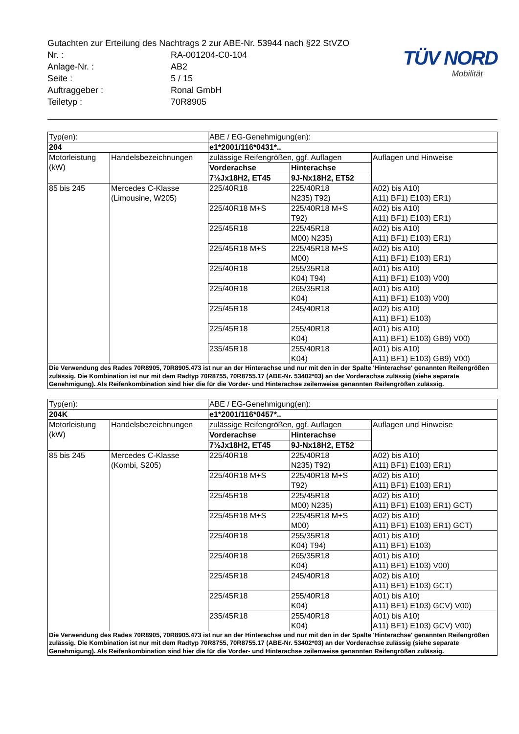Gutachten zur Erteilung des Nachtrags 2 zur ABE-Nr. 53944 nach §22 StVZO
Nr. : RA-001204-C0-104
Anlage-Nr. : AB2
Seite : 5 / 15
Auftraggeber : Ronal GmbH
Teiletyp : 70R8905
TÜV NORD
Mobilität
| Typ(en): | | ABE / EG-Genehmigung(en): | | |
| 204 | | e1*2001/116*0431*.. | | |
| Motorleistung (kW) | Handelsbezeichnungen | zulässige Reifengrößen, ggf. Auflagen | | Auflagen und Hinweise |
| | | Vorderachse | Hinterachse | |
| | | 7½Jx18H2, ET45 | 9J-Nx18H2, ET52 | |
| 85 bis 245 | Mercedes C-Klasse (Limousine, W205) | 225/40R18 | 225/40R18 N235) T92) | A02) bis A10) A11) BF1) E103) ER1) |
| | | 225/40R18 M+S | 225/40R18 M+S T92) | A02) bis A10) A11) BF1) E103) ER1) |
| | | 225/45R18 | 225/45R18 M00) N235) | A02) bis A10) A11) BF1) E103) ER1) |
| | | 225/45R18 M+S | 225/45R18 M+S M00) | A02) bis A10) A11) BF1) E103) ER1) |
| | | 225/40R18 | 255/35R18 K04) T94) | A01) bis A10) A11) BF1) E103) V00) |
| | | 225/40R18 | 265/35R18 K04) | A01) bis A10) A11) BF1) E103) V00) |
| | | 225/45R18 | 245/40R18 | A02) bis A10) A11) BF1) E103) |
| | | 225/45R18 | 255/40R18 K04) | A01) bis A10) A11) BF1) E103) GB9) V00) |
| | | 235/45R18 | 255/40R18 K04) | A01) bis A10) A11) BF1) E103) GB9) V00) |
| Die Verwendung des Rades 70R8905, 70R8905.473 ist nur an der Hinterachse und nur mit den in der Spalte 'Hinterachse' genannten Reifengrößen zulässig. Die Kombination ist nur mit dem Radtyp 70R8755, 70R8755.17 (ABE-Nr. 53402*03) an der Vorderachse zulässig (siehe separate Genehmigung). Als Reifenkombination sind hier die für die Vorder- und Hinterachse zeilenweise genannten Reifengrößen zulässig. | | | | |
| Typ(en): | | ABE / EG-Genehmigung(en): | | |
| 204K | | e1*2001/116*0457*.. | | |
| Motorleistung (kW) | Handelsbezeichnungen | zulässige Reifengrößen, ggf. Auflagen | | Auflagen und Hinweise |
| | | Vorderachse | Hinterachse | |
| | | 7½Jx18H2, ET45 | 9J-Nx18H2, ET52 | |
| 85 bis 245 | Mercedes C-Klasse (Kombi, S205) | 225/40R18 | 225/40R18 N235) T92) | A02) bis A10) A11) BF1) E103) ER1) |
| | | 225/40R18 M+S | 225/40R18 M+S T92) | A02) bis A10) A11) BF1) E103) ER1) |
| | | 225/45R18 | 225/45R18 M00) N235) | A02) bis A10) A11) BF1) E103) ER1) GCT) |
| | | 225/45R18 M+S | 225/45R18 M+S M00) | A02) bis A10) A11) BF1) E103) ER1) GCT) |
| | | 225/40R18 | 255/35R18 K04) T94) | A01) bis A10) A11) BF1) E103) |
| | | 225/40R18 | 265/35R18 K04) | A01) bis A10) A11) BF1) E103) V00) |
| | | 225/45R18 | 245/40R18 | A02) bis A10) A11) BF1) E103) GCT) |
| | | 225/45R18 | 255/40R18 K04) | A01) bis A10) A11) BF1) E103) GCV) V00) |
| | | 235/45R18 | 255/40R18 K04) | A01) bis A10) A11) BF1) E103) GCV) V00) |
| Die Verwendung des Rades 70R8905, 70R8905.473 ist nur an der Hinterachse und nur mit den in der Spalte 'Hinterachse' genannten Reifengrößen zulässig. Die Kombination ist nur mit dem Radtyp 70R8755, 70R8755.17 (ABE-Nr. 53402*03) an der Vorderachse zulässig (siehe separate Genehmigung). Als Reifenkombination sind hier die für die Vorder- und Hinterachse zeilenweise genannten Reifengrößen zulässig. | | | | |